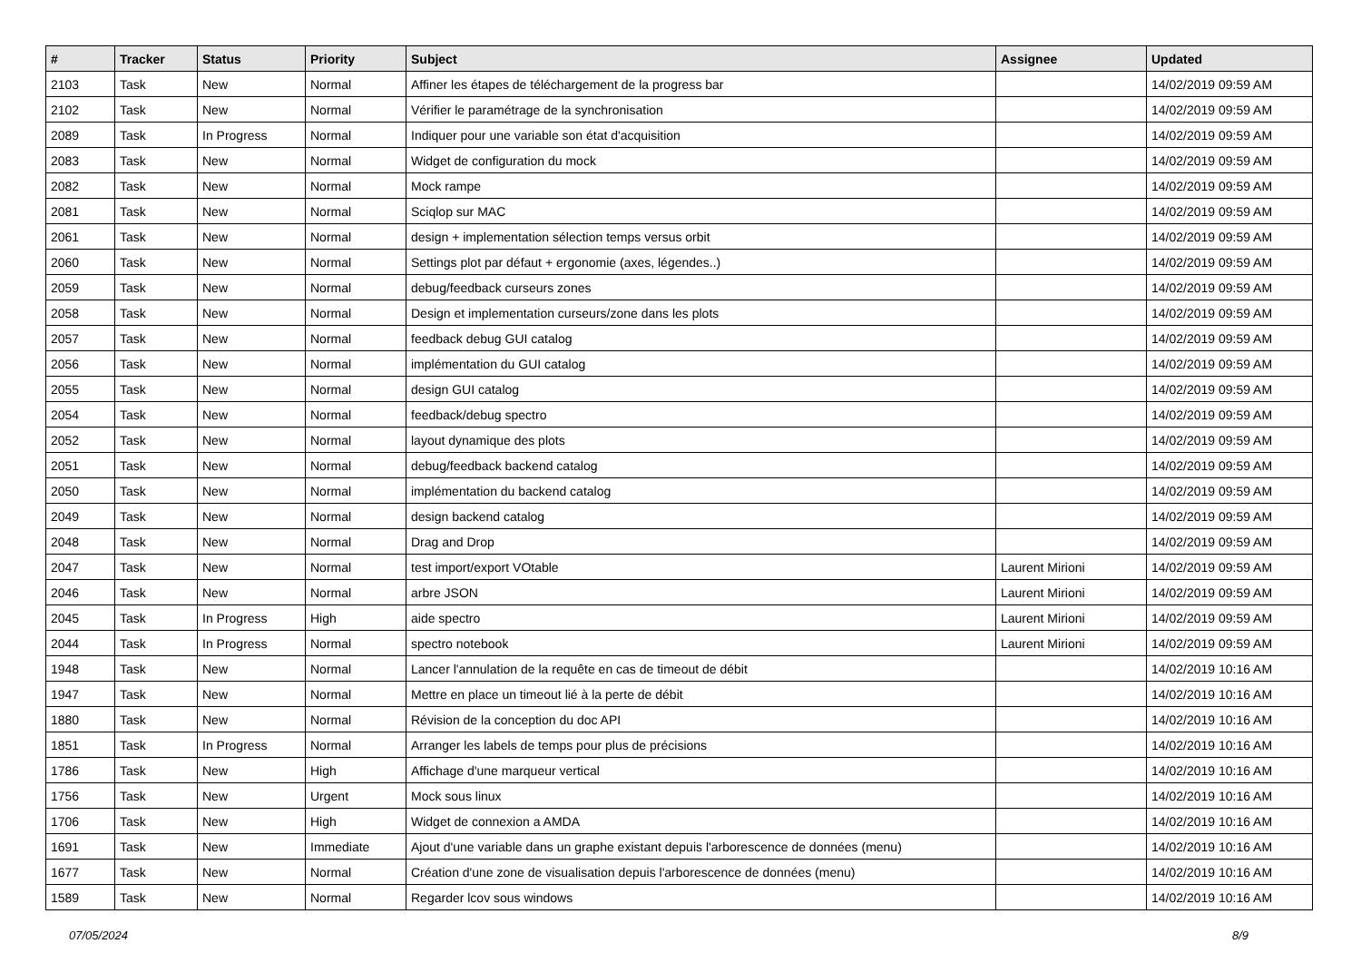| # | Tracker | Status | Priority | Subject | Assignee | Updated |
| --- | --- | --- | --- | --- | --- | --- |
| 2103 | Task | New | Normal | Affiner les étapes de téléchargement de la progress bar | | 14/02/2019 09:59 AM |
| 2102 | Task | New | Normal | Vérifier le paramétrage de la synchronisation | | 14/02/2019 09:59 AM |
| 2089 | Task | In Progress | Normal | Indiquer pour une variable son état d'acquisition | | 14/02/2019 09:59 AM |
| 2083 | Task | New | Normal | Widget de configuration du mock | | 14/02/2019 09:59 AM |
| 2082 | Task | New | Normal | Mock rampe | | 14/02/2019 09:59 AM |
| 2081 | Task | New | Normal | Sciqlop sur MAC | | 14/02/2019 09:59 AM |
| 2061 | Task | New | Normal | design + implementation sélection temps versus orbit | | 14/02/2019 09:59 AM |
| 2060 | Task | New | Normal | Settings plot par défaut + ergonomie (axes, légendes..) | | 14/02/2019 09:59 AM |
| 2059 | Task | New | Normal | debug/feedback curseurs zones | | 14/02/2019 09:59 AM |
| 2058 | Task | New | Normal | Design et implementation curseurs/zone dans les plots | | 14/02/2019 09:59 AM |
| 2057 | Task | New | Normal | feedback debug GUI catalog | | 14/02/2019 09:59 AM |
| 2056 | Task | New | Normal | implémentation du GUI catalog | | 14/02/2019 09:59 AM |
| 2055 | Task | New | Normal | design GUI catalog | | 14/02/2019 09:59 AM |
| 2054 | Task | New | Normal | feedback/debug spectro | | 14/02/2019 09:59 AM |
| 2052 | Task | New | Normal | layout dynamique des plots | | 14/02/2019 09:59 AM |
| 2051 | Task | New | Normal | debug/feedback backend catalog | | 14/02/2019 09:59 AM |
| 2050 | Task | New | Normal | implémentation du backend catalog | | 14/02/2019 09:59 AM |
| 2049 | Task | New | Normal | design backend catalog | | 14/02/2019 09:59 AM |
| 2048 | Task | New | Normal | Drag and Drop | | 14/02/2019 09:59 AM |
| 2047 | Task | New | Normal | test import/export VOtable | Laurent Mirioni | 14/02/2019 09:59 AM |
| 2046 | Task | New | Normal | arbre JSON | Laurent Mirioni | 14/02/2019 09:59 AM |
| 2045 | Task | In Progress | High | aide spectro | Laurent Mirioni | 14/02/2019 09:59 AM |
| 2044 | Task | In Progress | Normal | spectro notebook | Laurent Mirioni | 14/02/2019 09:59 AM |
| 1948 | Task | New | Normal | Lancer l'annulation de la requête en cas de timeout de débit | | 14/02/2019 10:16 AM |
| 1947 | Task | New | Normal | Mettre en place un timeout lié à la perte de débit | | 14/02/2019 10:16 AM |
| 1880 | Task | New | Normal | Révision de la conception du doc API | | 14/02/2019 10:16 AM |
| 1851 | Task | In Progress | Normal | Arranger les labels de temps pour plus de précisions | | 14/02/2019 10:16 AM |
| 1786 | Task | New | High | Affichage d'une marqueur vertical | | 14/02/2019 10:16 AM |
| 1756 | Task | New | Urgent | Mock sous linux | | 14/02/2019 10:16 AM |
| 1706 | Task | New | High | Widget de connexion a AMDA | | 14/02/2019 10:16 AM |
| 1691 | Task | New | Immediate | Ajout d'une variable dans un graphe existant depuis l'arborescence de données (menu) | | 14/02/2019 10:16 AM |
| 1677 | Task | New | Normal | Création d'une zone de visualisation depuis l'arborescence de données (menu) | | 14/02/2019 10:16 AM |
| 1589 | Task | New | Normal | Regarder lcov sous windows | | 14/02/2019 10:16 AM |
07/05/2024 8/9